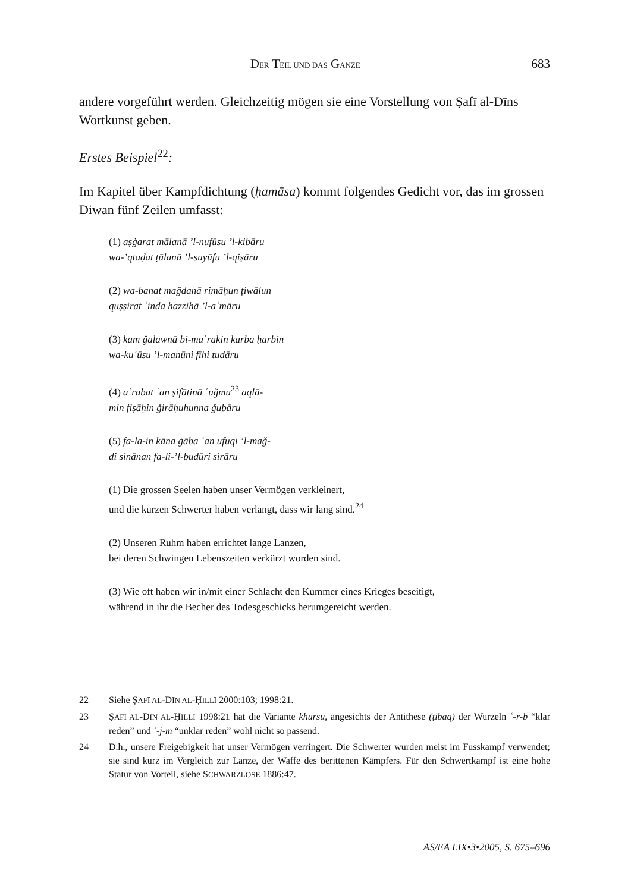DER TEIL UND DAS GANZE 683
andere vorgeführt werden. Gleichzeitig mögen sie eine Vorstellung von Ṣafī al-Dīns Wortkunst geben.
Erstes Beispiel<sup>22</sup>:
Im Kapitel über Kampfdichtung (ḥamāsa) kommt folgendes Gedicht vor, das im grossen Diwan fünf Zeilen umfasst:
(1) aṣġarat mālanā ’l-nufūsu ’l-kibāru
wa-’qtaḍat ṭūlanā ’l-suyūfu ’l-qiṣāru
(2) wa-banat maǧdanā rimāḥun ṭiwālun
quṣṣirat ʿinda hazzihā ’l-aʿmāru
(3) kam ǧalawnā bi-maʿrakin karba ḥarbin
wa-kuʾūsu ’l-manūni fīhi tudāru
(4) aʿrabat ʿan ṣifātinā ʿuǧmu<sup>23</sup> aqlā-
min fiṣāḥin ǧirāḥuhunna ǧubāru
(5) fa-la-in kāna ġāba ʿan ufuqi ’l-maǧ-
di sinānan fa-li-’l-budūri sirāru
(1) Die grossen Seelen haben unser Vermögen verkleinert,
und die kurzen Schwerter haben verlangt, dass wir lang sind.<sup>24</sup>
(2) Unseren Ruhm haben errichtet lange Lanzen,
bei deren Schwingen Lebenszeiten verkürzt worden sind.
(3) Wie oft haben wir in/mit einer Schlacht den Kummer eines Krieges beseitigt,
während in ihr die Becher des Todesgeschicks herumgereicht werden.
22 Siehe ṢAFĪ AL-DĪN AL-ḤILLĪ 2000:103; 1998:21.
23 ṢAFĪ AL-DĪN AL-ḤILLĪ 1998:21 hat die Variante khursu, angesichts der Antithese (ṭibāq) der Wurzeln ʿ-r-b “klar reden” und ʿ-j-m “unklar reden” wohl nicht so passend.
24 D.h., unsere Freigebigkeit hat unser Vermögen verringert. Die Schwerter wurden meist im Fusskampf verwendet; sie sind kurz im Vergleich zur Lanze, der Waffe des berittenen Kämpfers. Für den Schwertkampf ist eine hohe Statur von Vorteil, siehe SCHWARZLOSE 1886:47.
AS/EA LIX•3•2005, S. 675–696